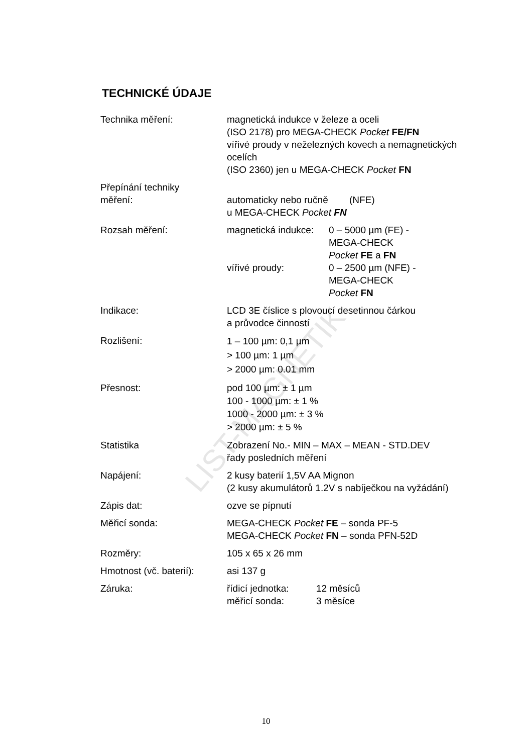LIST-MAGNETIK
TECHNICKÉ ÚDAJE
| Technika měření: | magnetická indukce v železe a oceli (ISO 2178) pro MEGA-CHECK Pocket FE/FN vířivé proudy v neželezných kovech a nemagnetických ocelích (ISO 2360) jen u MEGA-CHECK Pocket FN |
| Přepínání techniky měření: | automaticky nebo ručně (NFE) u MEGA-CHECK Pocket FN |
| Rozsah měření: | / magnetická indukce: / 0 – 5000 µm (FE) - MEGA-CHECK Pocket FE a FN / / vířivé proudy: / 0 – 2500 µm (NFE) - MEGA-CHECK Pocket FN / |
| Indikace: | LCD 3E číslice s plovoucí desetinnou čárkou a průvodce činností |
| Rozlišení: | 1 – 100 µm: 0,1 µm > 100 µm: 1 µm > 2000 µm: 0.01 mm |
| Přesnost: | pod 100 µm: ± 1 µm 100 - 1000 µm: ± 1 % 1000 - 2000 µm: ± 3 % > 2000 µm: ± 5 % |
| Statistika | Zobrazení No.- MIN – MAX – MEAN - STD.DEV řady posledních měření |
| Napájení: | 2 kusy baterií 1,5V AA Mignon (2 kusy akumulátorů 1.2V s nabíječkou na vyžádání) |
| Zápis dat: | ozve se pípnutí |
| Měřicí sonda: | MEGA-CHECK Pocket FE – sonda PF-5 MEGA-CHECK Pocket FN – sonda PFN-52D |
| Rozměry: | 105 x 65 x 26 mm |
| Hmotnost (vč. baterií): | asi 137 g |
| Záruka: | / řídicí jednotka: / 12 měsíců / / měřicí sonda: / 3 měsíce / |
10